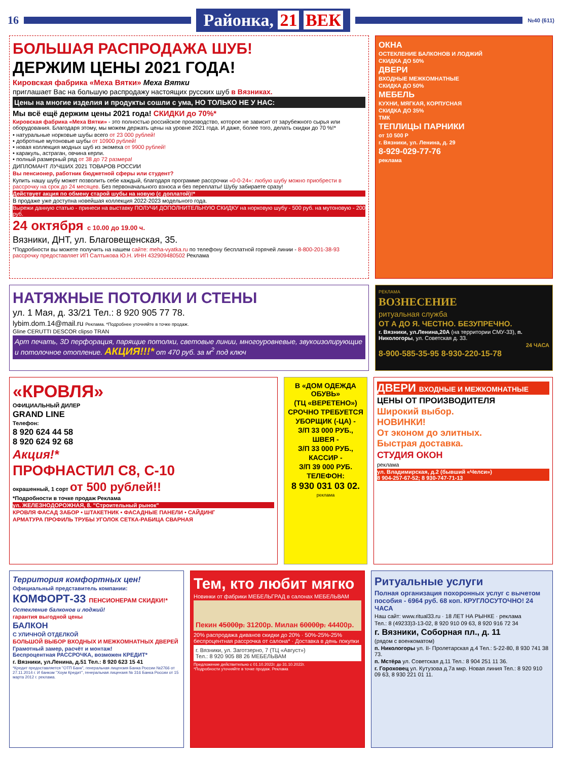16
Районка, 21 ВЕК
№40 (611)
БОЛЬШАЯ РАСПРОДАЖА ШУБ!
ДЕРЖИМ ЦЕНЫ 2021 ГОДА!
Кировская фабрика «Меха Вятки» Меха Вятки
приглашает Вас на большую распродажу настоящих русских шуб в Вязниках.
Цены на многие изделия и продукты сошли с ума, НО ТОЛЬКО НЕ У НАС:
Мы всё ещё держим цены 2021 года! СКИДКИ до 70%*
Кировская фабрика «Меха Вятки» - это полностью российское производство, которое не зависит от зарубежного сырья или оборудования. Благодаря этому, мы можем держать цены на уровне 2021 года. И даже, более того, делать скидки до 70 %!*
• натуральные норковые шубы всего от 23 000 рублей!
• добротные мутоновые шубы от 10900 рублей!
• новая коллекция модных шуб из экомеха от 9900 рублей!
• каракуль, астраган, овчина керли.
• полный размерный ряд от 38 до 72 размера!
ДИПЛОМАНТ ЛУЧШИХ 2021 ТОВАРОВ РОССИИ
Вы пенсионер, работник бюджетной сферы или студент?
Купить нашу шубу может позволить себе каждый, благодаря программе рассрочки «0-0-24»: любую шубу можно приобрести в рассрочку на срок до 24 месяцев. Без первоначального взноса и без переплаты! Шубу забираете сразу!
Действует акция по обмену старой шубы на новую (с доплатой)!*
В продаже уже доступна новейшая коллекция 2022-2023 модельного года.
Вырежи данную статью - принеси на выставку ПОЛУЧИ ДОПОЛНИТЕЛЬНУЮ СКИДКУ на норковую шубу - 500 руб. на мутоновую - 200 руб.
24 октября с 10.00 до 19.00 ч.
Вязники, ДНТ, ул. Благовещенская, 35.
*Подробности вы можете получить на нашем сайте: meha-vyatka.ru по телефону бесплатной горячей линии - 8-800-201-38-93 рассрочку предоставляет ИП Салтыкова Ю.Н. ИНН 432909480502 Реклама
ОКНА
ОСТЕКЛЕНИЕ БАЛКОНОВ И ЛОДЖИЙ
СКИДКА ДО 50%
ДВЕРИ
ВХОДНЫЕ МЕЖКОМНАТНЫЕ
СКИДКА ДО 50%
МЕБЕЛЬ
КУХНИ, МЯГКАЯ, КОРПУСНАЯ
СКИДКА ДО 35%
ТМК
ТЕПЛИЦЫ ПАРНИКИ
от 10 500 Р
г. Вязники, ул. Ленина, д. 29
8-929-029-77-76
реклама
НАТЯЖНЫЕ ПОТОЛКИ И СТЕНЫ
ул. 1 Мая, д. 33/21 Тел.: 8 920 905 77 78.
lybim.dom.14@mail.ru Реклама. *Подробнее уточняйте в точке продаж.
Gline CERUTTI DESCOR clipso TRAN
Арт печать, 3D перфорация, парящие потолки, световые линии, многоуровневые, звукоизолирующие и потолочное отопление. АКЦИЯ!!!* от 470 руб. за м<sup>2</sup> под ключ
РЕКЛАМА
ВОЗНЕСЕНИЕ
ритуальная служба
ОТ А ДО Я. ЧЕСТНО. БЕЗУПРЕЧНО.
г. Вязники, ул.Ленина,20А (на территории СМУ-33), п. Никологоры, ул. Советская д. 33.
24 ЧАСА
8-900-585-35-95 8-930-220-15-78
«КРОВЛЯ»
ОФИЦИАЛЬНЫЙ ДИЛЕР
GRAND LINE
Телефон:
8 920 624 44 58
8 920 624 92 68
Акция!*
ПРОФНАСТИЛ С8, С-10
окрашенный, 1 сорт от 500 рублей!!
*Подробности в точке продаж Реклама
ул. ЖЕЛЕЗНОДОРОЖНАЯ, 8. "Строительный рынок"
КРОВЛЯ ФАСАД ЗАБОР • ШТАКЕТНИК • ФАСАДНЫЕ ПАНЕЛИ • САЙДИНГ
АРМАТУРА ПРОФИЛЬ ТРУБЫ УГОЛОК СЕТКА-РАБИЦА СВАРНАЯ
В «ДОМ ОДЕЖДА ОБУВЬ»
(ТЦ «ВЕРЕТЕНО»)
СРОЧНО ТРЕБУЕТСЯ
УБОРЩИК (-ЦА) -
З/П 33 000 РУБ.,
ШВЕЯ -
З/П 33 000 РУБ.,
КАССИР -
З/П 39 000 РУБ.
ТЕЛЕФОН:
8 930 031 03 02.
реклама
ДВЕРИ ВХОДНЫЕ И МЕЖКОМНАТНЫЕ
ЦЕНЫ ОТ ПРОИЗВОДИТЕЛЯ
Широкий выбор.
НОВИНКИ!
От эконом до элитных.
Быстрая доставка.
СТУДИЯ ОКОН
реклама
ул. Владимирская, д.2 (бывший «Челси»)
8 904-257-67-52; 8 930-747-71-13
Территория комфортных цен!
Официальный представитель компании:
КОМФОРТ-33 ПЕНСИОНЕРАМ СКИДКИ!*
Остекление балконов и лоджий!
гарантия выгодной цены
БАЛКОН
С УЛИЧНОЙ ОТДЕЛКОЙ
БОЛЬШОЙ ВЫБОР ВХОДНЫХ И МЕЖКОМНАТНЫХ ДВЕРЕЙ
Грамотный замер, расчёт и монтаж!
Беспроцентная РАССРОЧКА, возможен КРЕДИТ*
г. Вязники, ул.Ленина, д.51 Тел.: 8 920 623 15 41
*Кредит предоставляется "ОТП Банк", генеральная лицензия Банка России №2766 от 27.11.2014 г. И банком "Хоум Кредит", генеральная лицензия № 316 Банка России от 15 марта 2012 г. реклама.
Тем, кто любит мягко
Новинки от фабрики МЕБЕЛЬГРАД в салонах МЕБЕЛЬВАМ
Пекин 45000р. 31200р. Милан 60000р. 44400р.
20% распродажа диванов скидки до 20% · 50%-25%-25% беспроцентная рассрочка от салона* · Доставка в день покупки
г. Вязники, ул. Заготзерно, 7 (ТЦ «Август»)
Тел.: 8 920 905 88 26 МЕБЕЛЬВАМ
Предложение действительно с 01.10.2022г. до 31.10.2022г.
*Подробности уточняйте в точке продаж. Реклама
Ритуальные услуги
Полная организация похоронных услуг с вычетом пособия - 6964 руб. 68 коп. КРУГЛОСУТОЧНО! 24 ЧАСА
Наш сайт: www.ritual33.ru · 18 ЛЕТ НА РЫНКЕ · реклама
Тел.: 8 (49233)3-13-02, 8 920 910 09 63, 8 920 916 72 34
г. Вязники, Соборная пл., д. 11
(рядом с военкоматом)
п. Никологоры ул. II- Пролетарская д.4 Тел.: 5-22-80, 8 930 741 38 73.
п. Мстёра ул. Советская д.11 Тел.: 8 904 251 11 36.
г. Гороховец ул. Кутузова д.7а мкр. Новая линия Тел.: 8 920 910 09 63, 8 930 221 01 11.